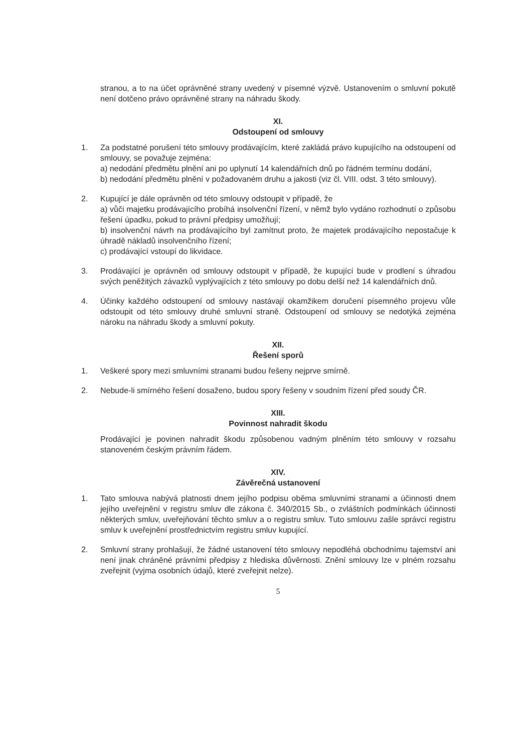stranou, a to na účet oprávněné strany uvedený v písemné výzvě. Ustanovením o smluvní pokutě není dotčeno právo oprávněné strany na náhradu škody.
XI.
Odstoupení od smlouvy
1. Za podstatné porušení této smlouvy prodávajícím, které zakládá právo kupujícího na odstoupení od smlouvy, se považuje zejména:
a) nedodání předmětu plnění ani po uplynutí 14 kalendářních dnů po řádném termínu dodání,
b) nedodání předmětu plnění v požadovaném druhu a jakosti (viz čl. VIII. odst. 3 této smlouvy).
2. Kupující je dále oprávněn od této smlouvy odstoupit v případě, že
a) vůči majetku prodávajícího probíhá insolvenční řízení, v němž bylo vydáno rozhodnutí o způsobu řešení úpadku, pokud to právní předpisy umožňují;
b) insolvenční návrh na prodávajícího byl zamítnut proto, že majetek prodávajícího nepostačuje k úhradě nákladů insolvenčního řízení;
c) prodávající vstoupí do likvidace.
3. Prodávající je oprávněn od smlouvy odstoupit v případě, že kupující bude v prodlení s úhradou svých peněžitých závazků vyplývajících z této smlouvy po dobu delší než 14 kalendářních dnů.
4. Účinky každého odstoupení od smlouvy nastávají okamžikem doručení písemného projevu vůle odstoupit od této smlouvy druhé smluvní straně. Odstoupení od smlouvy se nedotýká zejména nároku na náhradu škody a smluvní pokuty.
XII.
Řešení sporů
1. Veškeré spory mezi smluvními stranami budou řešeny nejprve smírně.
2. Nebude-li smírného řešení dosaženo, budou spory řešeny v soudním řízení před soudy ČR.
XIII.
Povinnost nahradit škodu
Prodávající je povinen nahradit škodu způsobenou vadným plněním této smlouvy v rozsahu stanoveném českým právním řádem.
XIV.
Závěrečná ustanovení
1. Tato smlouva nabývá platnosti dnem jejího podpisu oběma smluvními stranami a účinnosti dnem jejího uveřejnění v registru smluv dle zákona č. 340/2015 Sb., o zvláštních podmínkách účinnosti některých smluv, uveřejňování těchto smluv a o registru smluv. Tuto smlouvu zašle správci registru smluv k uveřejnění prostřednictvím registru smluv kupující.
2. Smluvní strany prohlašují, že žádné ustanovení této smlouvy nepodléhá obchodnímu tajemství ani není jinak chráněné právními předpisy z hlediska důvěrnosti. Znění smlouvy lze v plném rozsahu zveřejnit (vyjma osobních údajů, které zveřejnit nelze).
5